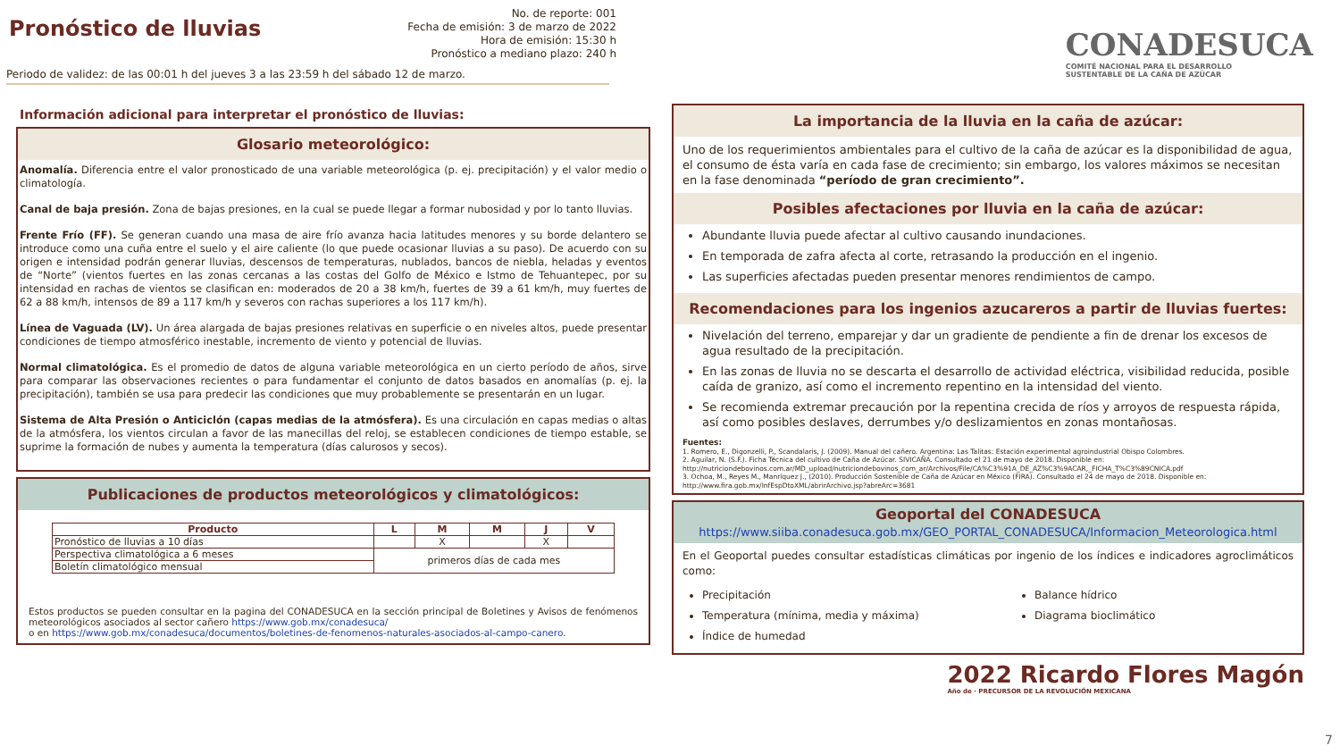Pronóstico de lluvias
No. de reporte: 001
Fecha de emisión: 3 de marzo de 2022
Hora de emisión: 15:30 h
Pronóstico a mediano plazo: 240 h
Periodo de validez: de las 00:01 h del jueves 3 a las 23:59 h del sábado 12 de marzo.
CONADESUCA
COMITÉ NACIONAL PARA EL DESARROLLO
SUSTENTABLE DE LA CAÑA DE AZÚCAR
Información adicional para interpretar el pronóstico de lluvias:
Glosario meteorológico:
Anomalía. Diferencia entre el valor pronosticado de una variable meteorológica (p. ej. precipitación) y el valor medio o climatología.
Canal de baja presión. Zona de bajas presiones, en la cual se puede llegar a formar nubosidad y por lo tanto lluvias.
Frente Frío (FF). Se generan cuando una masa de aire frío avanza hacia latitudes menores y su borde delantero se introduce como una cuña entre el suelo y el aire caliente (lo que puede ocasionar lluvias a su paso). De acuerdo con su origen e intensidad podrán generar lluvias, descensos de temperaturas, nublados, bancos de niebla, heladas y eventos de “Norte” (vientos fuertes en las zonas cercanas a las costas del Golfo de México e Istmo de Tehuantepec, por su intensidad en rachas de vientos se clasifican en: moderados de 20 a 38 km/h, fuertes de 39 a 61 km/h, muy fuertes de 62 a 88 km/h, intensos de 89 a 117 km/h y severos con rachas superiores a los 117 km/h).
Línea de Vaguada (LV). Un área alargada de bajas presiones relativas en superficie o en niveles altos, puede presentar condiciones de tiempo atmosférico inestable, incremento de viento y potencial de lluvias.
Normal climatológica. Es el promedio de datos de alguna variable meteorológica en un cierto período de años, sirve para comparar las observaciones recientes o para fundamentar el conjunto de datos basados en anomalías (p. ej. la precipitación), también se usa para predecir las condiciones que muy probablemente se presentarán en un lugar.
Sistema de Alta Presión o Anticiclón (capas medias de la atmósfera). Es una circulación en capas medias o altas de la atmósfera, los vientos circulan a favor de las manecillas del reloj, se establecen condiciones de tiempo estable, se suprime la formación de nubes y aumenta la temperatura (días calurosos y secos).
Publicaciones de productos meteorológicos y climatológicos:
| Producto | L | M | M | J | V |
| --- | --- | --- | --- | --- | --- |
| Pronóstico de lluvias a 10 días | | X | | X | |
| Perspectiva climatológica a 6 meses | primeros días de cada mes | | | | |
| Boletín climatológico mensual | | | | | |
Estos productos se pueden consultar en la pagina del CONADESUCA en la sección principal de Boletines y Avisos de fenómenos meteorológicos asociados al sector cañero https://www.gob.mx/conadesuca/
o en https://www.gob.mx/conadesuca/documentos/boletines-de-fenomenos-naturales-asociados-al-campo-canero.
La importancia de la lluvia en la caña de azúcar:
Uno de los requerimientos ambientales para el cultivo de la caña de azúcar es la disponibilidad de agua, el consumo de ésta varía en cada fase de crecimiento; sin embargo, los valores máximos se necesitan en la fase denominada “período de gran crecimiento”.
Posibles afectaciones por lluvia en la caña de azúcar:
Abundante lluvia puede afectar al cultivo causando inundaciones.
En temporada de zafra afecta al corte, retrasando la producción en el ingenio.
Las superficies afectadas pueden presentar menores rendimientos de campo.
Recomendaciones para los ingenios azucareros a partir de lluvias fuertes:
Nivelación del terreno, emparejar y dar un gradiente de pendiente a fin de drenar los excesos de agua resultado de la precipitación.
En las zonas de lluvia no se descarta el desarrollo de actividad eléctrica, visibilidad reducida, posible caída de granizo, así como el incremento repentino en la intensidad del viento.
Se recomienda extremar precaución por la repentina crecida de ríos y arroyos de respuesta rápida, así como posibles deslaves, derrumbes y/o deslizamientos en zonas montañosas.
Fuentes:
1. Romero, E., Digonzelli, P., Scandalaris, J. (2009). Manual del cañero. Argentina: Las Talitas: Estación experimental agroindustrial Obispo Colombres.
2. Aguilar, N. (S.F.). Ficha Técnica del cultivo de Caña de Azúcar. SIVICAÑA. Consultado el 21 de mayo de 2018. Disponible en:
http://nutriciondebovinos.com.ar/MD_upload/nutriciondebovinos_com_ar/Archivos/File/CA%C3%91A_DE_AZ%C3%9ACAR,_FICHA_T%C3%89CNICA.pdf
3. Ochoa, M., Reyes M., Manríquez J., (2010). Producción Sostenible de Caña de Azúcar en México (FIRA). Consultado el 24 de mayo de 2018. Disponible en:
http://www.fira.gob.mx/InfEspDtoXML/abrirArchivo.jsp?abreArc=3681
Geoportal del CONADESUCA
https://www.siiba.conadesuca.gob.mx/GEO_PORTAL_CONADESUCA/Informacion_Meteorologica.html
En el Geoportal puedes consultar estadísticas climáticas por ingenio de los índices e indicadores agroclimáticos como:
Precipitación
Temperatura (mínima, media y máxima)
Índice de humedad
Balance hídrico
Diagrama bioclimático
2022 Ricardo Flores Magón
Año de · PRECURSOR DE LA REVOLUCIÓN MEXICANA
7